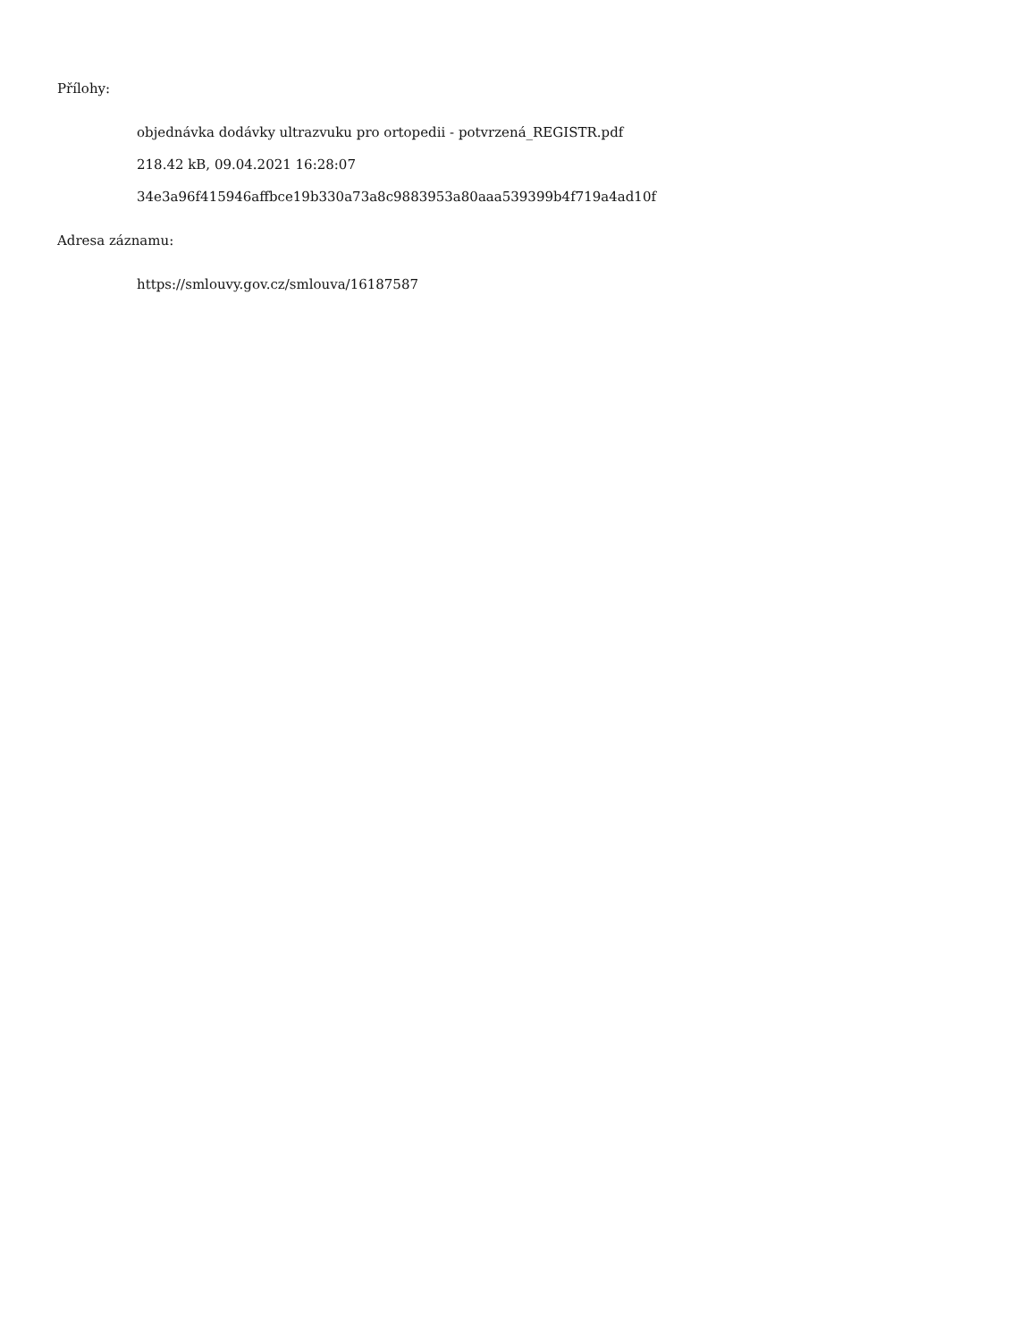Přílohy:
objednávka dodávky ultrazvuku pro ortopedii - potvrzená_REGISTR.pdf
218.42 kB, 09.04.2021 16:28:07
34e3a96f415946affbce19b330a73a8c9883953a80aaa539399b4f719a4ad10f
Adresa záznamu:
https://smlouvy.gov.cz/smlouva/16187587